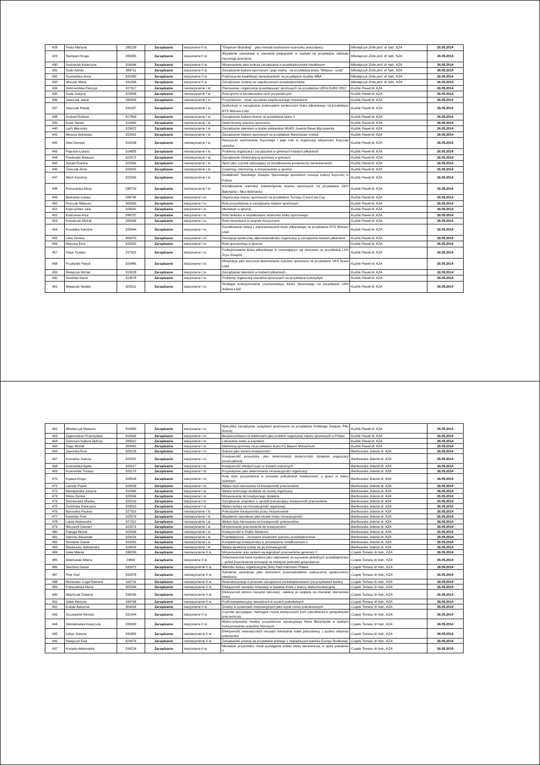| 428 | Perka Martyna | 285228 | Zarządzanie | stacjonarne II st. | "Employer Branding" - jako metoda budowania wizerunku pracodawcy | Mikołajczyk Zofia prof. dr hab., KZA | 26.05.2014 |
| 429 | Stempień Kinga | 289355 | Zarządzanie | stacjonarne II st. | Wypalenie zawodowe w zawodzie pielęgniarki w szpitalu na przykładzie oddziału neurologii dziecięcej | Mikołajczyk Zofia prof. dr hab., KZA | 26.05.2014 |
| 430 | Suchaniak Katarzyna | 316696 | Zarządzanie | stacjonarne II st. | Motywowanie jako funkcja zarządzania w przedsiębiorstwie handlowym | Mikołajczyk Zofia prof. dr hab., KZA | 26.05.2014 |
| 431 | Suski Adrian | 288711 | Zarządzanie | stacjonarne II st. | Zarządzanie klubem sportowym i jego marką - na przykładzie klubu "Widzew - Łódź" | Mikołajczyk Zofia prof. dr hab., KZA | 26.05.2014 |
| 432 | Szymańska Anna | 331350 | Zarządzanie | stacjonarne II st. | Podnoszenie kwalifikacji menedżerskich na przykłądzie studiów MBA | Mikołajczyk Zofia prof. dr hab., KZA | 26.05.2014 |
| 433 | Witczak Marta | 331308 | Zarządzanie | stacjonarne II st. | Zarządzanie zmianą we współczesnym przedsiębiorstwie | Mikołajczyk Zofia prof. dr hab., KZA | 26.05.2014 |
| 434 | Dobrowolska Patrycja | 327317 | Zarządzanie | niestacjonarne I st. | Planowanie i organizacja przedsięwzięć sportowych na przykładzie UEFA EURO 2012 | Kuźbik Paweł dr, KZA | 26.05.2014 |
| 435 | Duda Justyna | 325858 | Zarządzanie | niestacjonarne I st. | Rola sportu w kształtowaniu cech przywódczych | Kuźbik Paweł dr, KZA | 26.05.2014 |
| 436 | Janeczek Jakub | 289354 | Zarządzanie | niestacjonarne I st. | Przywództwo - nowe wyzwania współczesnego menedżera | Kuźbik Paweł dr, KZA | 26.05.2014 |
| 437 | Jaszczak Maciej | 291037 | Zarządzanie | niestacjonarne I st. | Dysfunkcje w zarządzaniu potencjałem społecznym klubu piłkarskiego na przykładzie RTS Widzew Łódź | Kuźbik Paweł dr, KZA | 26.05.2014 |
| 438 | Koźbiał Elżbieta | 317893 | Zarządzanie | niestacjonarne I st. | Zarządzanie klubem fitness na przykładzie klubu X | Kuźbik Paweł dr, KZA | 26.05.2014 |
| 439 | Kusik Daniel | 310456 | Zarządzanie | niestacjonarne I st. | Determinanty sukcesu sportowca | Kuźbik Paweł dr, KZA | 26.05.2014 |
| 440 | Lach Weronika | 323422 | Zarządzanie | niestacjonarne I st. | Zarządzanie talentami w klubie siatkarskim MUKS Juvenia Rawa Mazowiecka | Kuźbik Paweł dr, KZA | 26.05.2014 |
| 441 | Meszka Sebastian | 322541 | Zarządzanie | niestacjonarne I st. | Zarządzanie klubem sportowym na przykładzie Manchester United. | Kuźbik Paweł dr, KZA | 26.05.2014 |
| 442 | Oset Damian | 314233 | Zarządzanie | niestacjonarne I st. | Nauczyciel wychowania fizycznego i jego rola w organizacji aktywności fizycznej uczniów. | Kuźbik Paweł dr, KZA | 26.05.2014 |
| 443 | Paprocki Łukasz | 314605 | Zarządzanie | niestacjonarne I st. | Problemy organizacji i zarządzania w gminnych klubach piłkarskich | Kuźbik Paweł dr, KZA | 26.05.2014 |
| 444 | Pawłowski Mateusz | 322572 | Zarządzanie | niestacjonarne I st. | Zarządzanie infrastrukturą sportową w gminach | Kuźbik Paweł dr, KZA | 26.05.2014 |
| 445 | Sykuła Ewelina | 322566 | Zarządzanie | niestacjonarne I st. | Sport jako czynnik wpływający na kształtowanie kompetencji menedżerskich. | Kuźbik Paweł dr, KZA | 26.05.2014 |
| 446 | Tomczak Anna | 329415 | Zarządzanie | niestacjonarne I st. | Coaching i mentoring, a motywowanie w sporcie | Kuźbik Paweł dr, KZA | 26.05.2014 |
| 447 | Wach Karolina | 322545 | Zarządzanie | niestacjonarne I st. | Działalność Szkolnego Związku Sportowego sposobem rozwoju kultury fizycznej w Polsce | Kuźbik Paweł dr, KZA | 26.05.2014 |
| 448 | Piwowarska Alicja | 288729 | Zarządzanie | niestacjonarne I st. | Kształtowanie orientacji marketingowej klubów sportowych na przykładzie GKS Bełchatów i Skra Bełchatów. | Kuźbik Paweł dr, KZA | 26.05.2014 |
| 449 | Bednarek Łukasz | 288748 | Zarządzanie | stacjonarne I st. | Organizacja imprez sportowych na przykładzie Turnieju Coca-Cola Cup | Kuźbik Paweł dr, KZA | 26.05.2014 |
| 450 | Florczak Mateusz | 300956 | Zarządzanie | stacjonarne I st. | Rola przywództwa w zarządzaniu klubem sportowym | Kuźbik Paweł dr, KZA | 26.05.2014 |
| 451 | Kopczyńska Julia | 320542 | Zarządzanie | stacjonarne I st. | Menedżer w sporcie | Kuźbik Paweł dr, KZA | 26.05.2014 |
| 452 | Kostrzewa Artur | 288707 | Zarządzanie | stacjonarne I st. | Rola fanklubu w kształtowaniu wizerunku klubu sportowego. | Kuźbik Paweł dr, KZA | 26.05.2014 |
| 453 | Kowalczyk Michał | 289336 | Zarządzanie | stacjonarne I st. | Rola menedżera w zespole muzycznym. | Kuźbik Paweł dr, KZA | 26.05.2014 |
| 454 | Kowalska Karolina | 320444 | Zarządzanie | stacjonarne I st. | Kształtowanie relacji z interesariuszami klubu piłkarskiego na przykładzie RTS Widzew Łódź | Kuźbik Paweł dr, KZA | 26.05.2014 |
| 455 | Lirka Tomasz | 300470 | Zarządzanie | stacjonarne I st. | Percepcja społecznej odpowiedzialności organizacji w zarządzaniu klubem piłkarskim | Kuźbik Paweł dr, KZA | 26.05.2014 |
| 456 | Mierzwa Ewa | 320532 | Zarządzanie | stacjonarne I st. | Rola sponsoringu w sporcie. | Kuźbik Paweł dr, KZA | 26.05.2014 |
| 457 | Patyk Tomasz | 297322 | Zarządzanie | stacjonarne I st. | Funkcjonowanie klubu piłkarskiego w zmieniającym się otoczeniu na przykładzie LKS Zryw Ożegów | Kuźbik Paweł dr, KZA | 26.05.2014 |
| 458 | Przybylski Patryk | 320486 | Zarządzanie | stacjonarne I st. | Motywacja jako kluczowa determinanta sukcesu sportowca na przykładzie UKS Nowa Łódź | Kuźbik Paweł dr, KZA | 26.05.2014 |
| 459 | Ratajczyk Michał | 310028 | Zarządzanie | stacjonarne I st. | Zarządzanie talentami w klubach piłkarskich | Kuźbik Paweł dr, KZA | 26.05.2014 |
| 460 | Sowiński Kamil | 313578 | Zarządzanie | stacjonarne I st. | Problemy organizacji zawodów sportowych na przykładzie kulturystyki | Kuźbik Paweł dr, KZA | 26.05.2014 |
| 461 | Wałaszek Natalia | 320511 | Zarządzanie | stacjonarne I st. | Strategia funkcjonowania Uczniowskiego Klubu Sportowego na przykładzie UKS Anilana Łódź | Kuźbik Paweł dr, KZA | 26.05.2014 |
| 462 | Włodarczyk Mateusz | 314350 | Zarządzanie | stacjonarne I st. | Specyfika zarządzania związkami sportowymi na przykładzie Polskiego Związku Piłki Nożnej | Kuźbik Paweł dr, KZA | 26.05.2014 |
| 463 | Zagwożdżon Przemysław | 314532 | Zarządzanie | stacjonarne I st. | Bezpieczeństwo na stadionach jako problem organizacji imprez sportowych w Polsce | Kuźbik Paweł dr, KZA | 26.05.2014 |
| 464 | Dubrowin-Sadura Jędrzej | 289312 | Zarządzanie | stacjonarne I st. | Lokowanie marki w eventach. | Kuźbik Paweł dr, KZA | 26.05.2014 |
| 465 | Zając Michał | 300491 | Zarządzanie | stacjonarne I st. | Marketing sportowy na przykładzie klubu FC Bayern Monachium | Kuźbik Paweł dr, KZA | 26.05.2014 |
| 466 | Jaworska Ewa | 320218 | Zarządzanie | stacjonarne I st. | Sukces jako bariera kreatywności | Bieńkowska Jolanta dr, KZA | 26.05.2014 |
| 467 | Kornacka Joanna | 320201 | Zarządzanie | stacjonarne I st. | Kreatywność przywódcy jako determinanta skuteczności działania organizacji pozarządowej | Bieńkowska Jolanta dr, KZA | 26.05.2014 |
| 468 | Kościańska Agata | 320217 | Zarządzanie | stacjonarne I st. | Kreatywność młodych ludzi w firmach rodzinnych | Bieńkowska Jolanta dr, KZA | 26.05.2014 |
| 469 | Krzemiński Tomasz | 320175 | Zarządzanie | stacjonarne I st. | Przywództwo jako determinanta innowacyjności organizacji | Bieńkowska Jolanta dr, KZA | 26.05.2014 |
| 470 | Kujawa Kinga | 320518 | Zarządzanie | stacjonarne I st. | Rola stylu przywództwa w procesie pobudzania kreatywności u dzieci w wieku szkolnym | Bieńkowska Jolanta dr, KZA | 26.05.2014 |
| 471 | Lasocki Paweł | 320533 | Zarządzanie | stacjonarne I st. | Wpływ stylu kierowania na kreatywność pracowników | Bieńkowska Jolanta dr, KZA | 26.05.2014 |
| 472 | Maciejewska Justyna | 310466 | Zarządzanie | stacjonarne I st. | Wpływ twórczego działania na rozwój organizacji | Bieńkowska Jolanta dr, KZA | 26.05.2014 |
| 473 | Miksa Żaneta | 320536 | Zarządzanie | stacjonarne I st. | Motywowanie do kreatywnego działania | Bieńkowska Jolanta dr, KZA | 26.05.2014 |
| 474 | Raźniewska Monika | 320216 | Zarządzanie | stacjonarne I st. | Zarządzanie zespołem w sposób pobudzający kreatywność pracowników | Bieńkowska Jolanta dr, KZA | 26.05.2014 |
| 475 | Zwolińska Katarzyna | 320515 | Zarządzanie | stacjonarne I st. | Wpływ kultury na innowacyjność organizacji | Bieńkowska Jolanta dr, KZA | 26.05.2014 |
| 476 | Bykowska Paulina | 327319 | Zarządzanie | niestacjonarne I st. | Pobudzanie kreatywności przez motywowanie | Bieńkowska Jolanta dr, KZA | 26.05.2014 |
| 477 | Kamiński Piotr | 322574 | Zarządzanie | niestacjonarne I st. | Wypalenie zawodowe jako skutek braku innowacyjności | Bieńkowska Jolanta dr, KZA | 26.05.2014 |
| 478 | Lukas Aleksandra | 327312 | Zarządzanie | niestacjonarne I st. | Wpływ stylu kierowania na kreatywność pracowników | Bieńkowska Jolanta dr, KZA | 26.05.2014 |
| 479 | Milczarek Damian | 322579 | Zarządzanie | niestacjonarne I st. | Motywowanie pracowników do kreatywności | Bieńkowska Jolanta dr, KZA | 26.05.2014 |
| 480 | Papuga Michał | 322533 | Zarządzanie | niestacjonarne I st. | Kreatywność w Public Relations | Bieńkowska Jolanta dr, KZA | 26.05.2014 |
| 481 | Safonov Alexander | 329126 | Zarządzanie | niestacjonarne I st. | Przedsiębiorca – innowator kreatorem sukcesu przedsiębiorstwa | Bieńkowska Jolanta dr, KZA | 26.05.2014 |
| 482 | Smolarek Dawid | 329281 | Zarządzanie | niestacjonarne I st. | Kompetencje kreatywności w prowadzeniu smallbusiness-u | Bieńkowska Jolanta dr, KZA | 26.05.2014 |
| 483 | Śliwkiewicz Aleksandra | 318429 | Zarządzanie | niestacjonarne I st. | Wpływ dyrektora szkoły na jej innowacyjność | Bieńkowska Jolanta dr, KZA | 26.05.2014 |
| 484 | Galia Milena | 338239 | Zarządzanie | niestacjonarne II st. | Motywowanie oraz system wynagrodzeń pracowników generacji Y. | Czapla Tomasz dr hab., KZA | 26.05.2014 |
| 485 | Adamusiak Milena | 29842 | Zarządzanie | stacjonarne II st. | Zrównoważona karta wyników jako odpowiedź na wyzwania globalnych przedsiębiorstw – próba przeniesienia koncepcji na mniejsze jednostki gospodarcze. | Czapla Tomasz dr hab., KZA | 26.05.2014 |
| 486 | Stachera Dawid | 331872 | Zarządzanie | niestacjonarne II st. | Wartości kultury organizacyjnej firmy Paul Hartmann Polska | Czapla Tomasz dr hab., KZA | 26.05.2014 |
| 487 | Piotr Ćwil | 331878 | Zarządzanie | niestacjonarne II st. | Szkolenia zawodowe jako instrument przeciwdziałania wykluczeniu społecznemu młodzieży | Czapla Tomasz dr hab., KZA | 26.05.2014 |
| 488 | Morawska -Loga Ramona | 118716 | Zarządzanie | niestacjonarne II st. | Restrukturyzacja w procesie zarządzania przedsiębiorstwem (na przykładzie banku) | Czapla Tomasz dr hab., KZA | 26.05.2014 |
| 489 | Połoczańska Marta | 305284 | Zarządzanie | niestacjonarne II st. | Efektywność narzędzi motywacji w badanej firmie z branży telekomunikacyjnej | Czapla Tomasz dr hab., KZA | 26.05.2014 |
| 490 | Majchrzak Ewelina | 338236 | Zarządzanie | niestacjonarne II st. | Efektywność doboru narzędzi rekrutacji i selekcji ze względu na charakter stanowiska pracy | Czapla Tomasz dr hab., KZA | 26.05.2014 |
| 491 | Sałek Martyna | 334768 | Zarządzanie | niestacjonarne II st. | Profil kompetencyjny menedżera w oczach podwładnych | Czapla Tomasz dr hab., KZA | 26.05.2014 |
| 492 | Kubiak Adrianna | 304418 | Zarządzanie | stacjonarne II st. | Zmiany w systemach motywacyjnych jako wynik różnic pokoleniowych | Czapla Tomasz dr hab., KZA | 26.05.2014 |
| 493 | Szczepanik Renata | 331344 | Zarządzanie | stacjonarne II st. | Czynniki sprzyjające i hamujące rozwój elastycznych form zatrudnienia w perspektywie pracowniczej | Czapla Tomasz dr hab., KZA | 26.05.2014 |
| 494 | Ośmiałowska Katarzyna | 333990 | Zarządzanie | stacjonarne II st. | Wykorzystywanie modelu przywództwa sytuacyjnego Kena Blancharda w realiach funkcjonowania zespołów filmowych | Czapla Tomasz dr hab., KZA | 26.05.2014 |
| 495 | Łabys Justyna | 331865 | Zarządzanie | niestacjonarne II st. | Efektywność wewnętrznych narzędzi kreowania marki pracodawcy z punktu widzenia pracownika | Czapla Tomasz dr hab., KZA | 26.05.2014 |
| 496 | Ratajczyk Ewa | 324476 | Zarządzanie | niestacjonarne II st. | Zarządzanie zmianą na przykładzie jednego z największych banków Europy Środkowej | Czapla Tomasz dr hab., KZA | 26.05.2014 |
| 497 | Kocięba Aleksnadra | 299224 | Zarządzanie | stacjonarne II st. | Menedżer przyszłości, nowe wymagania wobec kadry kierowniczej, w opinii pokolenia Y | Czapla Tomasz dr hab., KZA | 26.05.2014 |